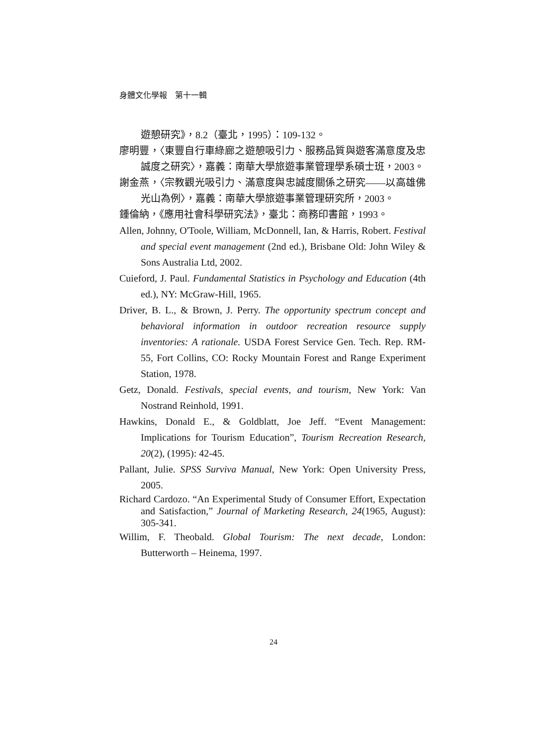身體文化學報　第十一輯
遊憩研究》，8.2（臺北，1995）：109-132。
廖明豐，〈東豐自行車綠廊之遊憩吸引力、服務品質與遊客滿意度及忠誠度之研究〉，嘉義：南華大學旅遊事業管理學系碩士班，2003。
謝金燕，〈宗教觀光吸引力、滿意度與忠誠度關係之研究——以高雄佛光山為例〉，嘉義：南華大學旅遊事業管理研究所，2003。
鍾倫納，《應用社會科學研究法》，臺北：商務印書館，1993。
Allen, Johnny, O'Toole, William, McDonnell, Ian, & Harris, Robert. Festival and special event management (2nd ed.), Brisbane Old: John Wiley & Sons Australia Ltd, 2002.
Cuieford, J. Paul. Fundamental Statistics in Psychology and Education (4th ed.), NY: McGraw-Hill, 1965.
Driver, B. L., & Brown, J. Perry. The opportunity spectrum concept and behavioral information in outdoor recreation resource supply inventories: A rationale. USDA Forest Service Gen. Tech. Rep. RM-55, Fort Collins, CO: Rocky Mountain Forest and Range Experiment Station, 1978.
Getz, Donald. Festivals, special events, and tourism, New York: Van Nostrand Reinhold, 1991.
Hawkins, Donald E., & Goldblatt, Joe Jeff. “Event Management: Implications for Tourism Education”, Tourism Recreation Research, 20(2), (1995): 42-45.
Pallant, Julie. SPSS Surviva Manual, New York: Open University Press, 2005.
Richard Cardozo. “An Experimental Study of Consumer Effort, Expectation and Satisfaction,” Journal of Marketing Research, 24(1965, August): 305-341.
Willim, F. Theobald. Global Tourism: The next decade, London: Butterworth – Heinema, 1997.
24